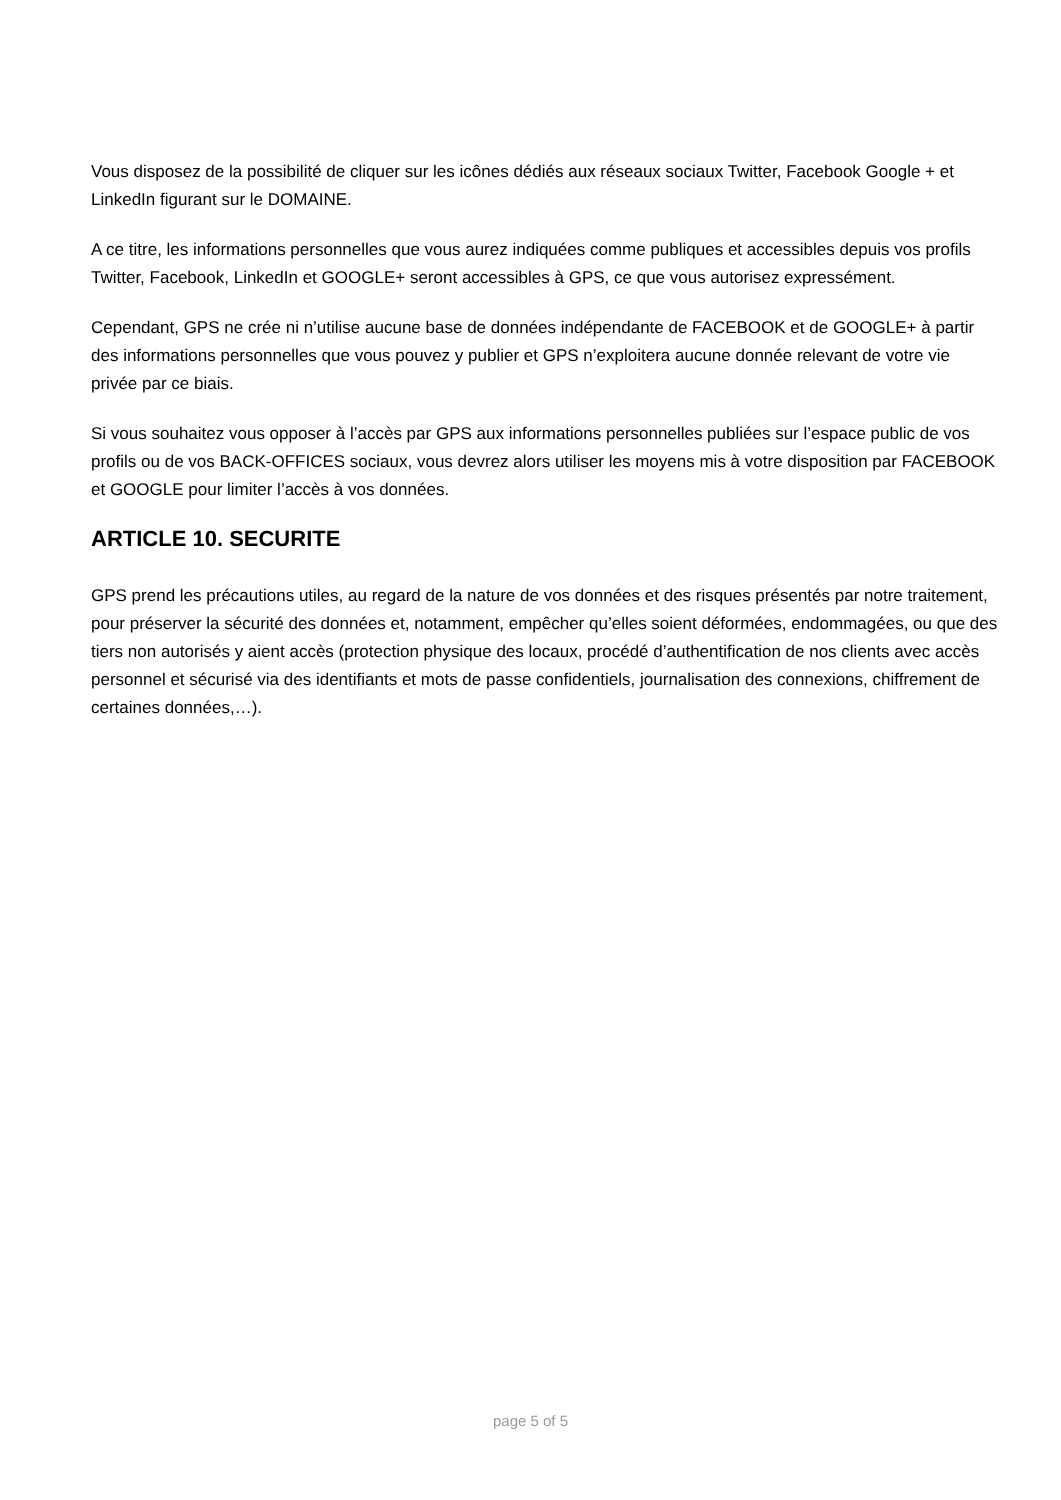Vous disposez de la possibilité de cliquer sur les icônes dédiés aux réseaux sociaux Twitter, Facebook Google + et LinkedIn figurant sur le DOMAINE.
A ce titre, les informations personnelles que vous aurez indiquées comme publiques et accessibles depuis vos profils Twitter, Facebook, LinkedIn et GOOGLE+ seront accessibles à GPS, ce que vous autorisez expressément.
Cependant, GPS ne crée ni n’utilise aucune base de données indépendante de FACEBOOK et de GOOGLE+ à partir des informations personnelles que vous pouvez y publier et GPS n’exploitera aucune donnée relevant de votre vie privée par ce biais.
Si vous souhaitez vous opposer à l’accès par GPS aux informations personnelles publiées sur l’espace public de vos profils ou de vos BACK-OFFICES sociaux, vous devrez alors utiliser les moyens mis à votre disposition par FACEBOOK et GOOGLE pour limiter l’accès à vos données.
ARTICLE 10. SECURITE
GPS prend les précautions utiles, au regard de la nature de vos données et des risques présentés par notre traitement, pour préserver la sécurité des données et, notamment, empêcher qu’elles soient déformées, endommagées, ou que des tiers non autorisés y aient accès (protection physique des locaux, procédé d’authentification de nos clients avec accès personnel et sécurisé via des identifiants et mots de passe confidentiels, journalisation des connexions, chiffrement de certaines données,…).
page 5 of 5